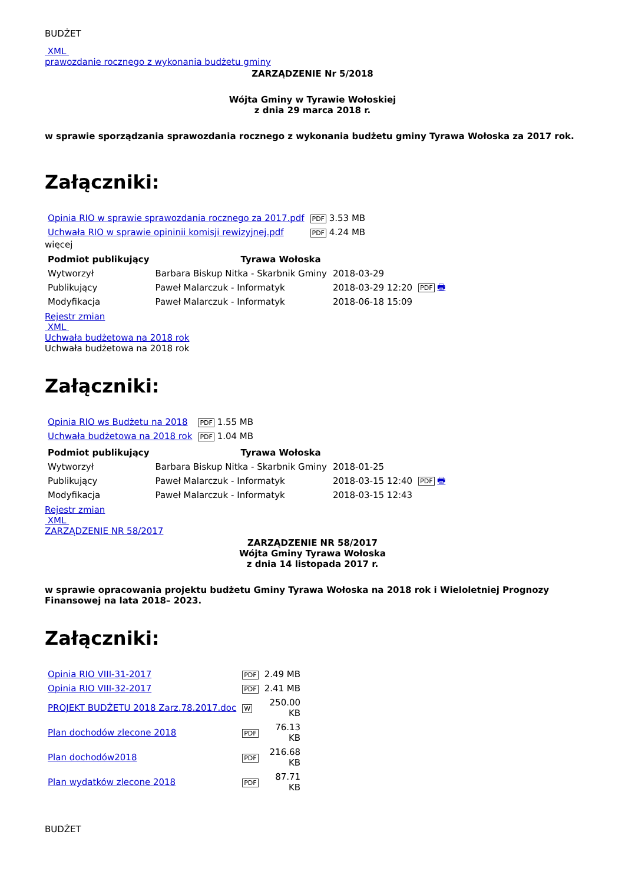BUDŻET
XML
prawozdanie rocznego z wykonania budżetu gminy
ZARZĄDZENIE Nr 5/2018
Wójta Gminy w Tyrawie Wołoskiej
z dnia 29 marca 2018 r.
w sprawie sporządzania sprawozdania rocznego z wykonania budżetu gminy Tyrawa Wołoska za 2017 rok.
Załączniki:
| Opinia RIO w sprawie sprawozdania rocznego za 2017.pdf | PDF 3.53 MB |
| Uchwała RIO w sprawie opininii komisji rewizyjnej.pdf | PDF 4.24 MB |
więcej
| Podmiot publikujący | Tyrawa Wołoska | | |
| Wytworzył | Barbara Biskup Nitka - Skarbnik Gminy | 2018-03-29 | PDF 🖶 |
| Publikujący | Paweł Malarczuk - Informatyk | 2018-03-29 12:20 | |
| Modyfikacja | Paweł Malarczuk - Informatyk | 2018-06-18 15:09 | |
Rejestr zmian
XML
Uchwała budżetowa na 2018 rok
Uchwała budżetowa na 2018 rok
Załączniki:
| Opinia RIO ws Budżetu na 2018 | PDF 1.55 MB |
| Uchwała budżetowa na 2018 rok | PDF 1.04 MB |
| Podmiot publikujący | Tyrawa Wołoska | | |
| Wytworzył | Barbara Biskup Nitka - Skarbnik Gminy | 2018-01-25 | PDF 🖶 |
| Publikujący | Paweł Malarczuk - Informatyk | 2018-03-15 12:40 | |
| Modyfikacja | Paweł Malarczuk - Informatyk | 2018-03-15 12:43 | |
Rejestr zmian
XML
ZARZĄDZENIE NR 58/2017
ZARZĄDZENIE NR 58/2017
Wójta Gminy Tyrawa Wołoska
z dnia 14 listopada 2017 r.
w sprawie opracowania projektu budżetu Gminy Tyrawa Wołoska na 2018 rok i Wieloletniej Prognozy Finansowej na lata 2018– 2023.
Załączniki:
| Opinia RIO VIII-31-2017 | PDF | 2.49 MB |
| Opinia RIO VIII-32-2017 | PDF | 2.41 MB |
| PROJEKT BUDŻETU 2018 Zarz.78.2017.doc | W | 250.00 KB |
| Plan dochodów zlecone 2018 | PDF | 76.13 KB |
| Plan dochodów2018 | PDF | 216.68 KB |
| Plan wydatków zlecone 2018 | PDF | 87.71 KB |
BUDŻET